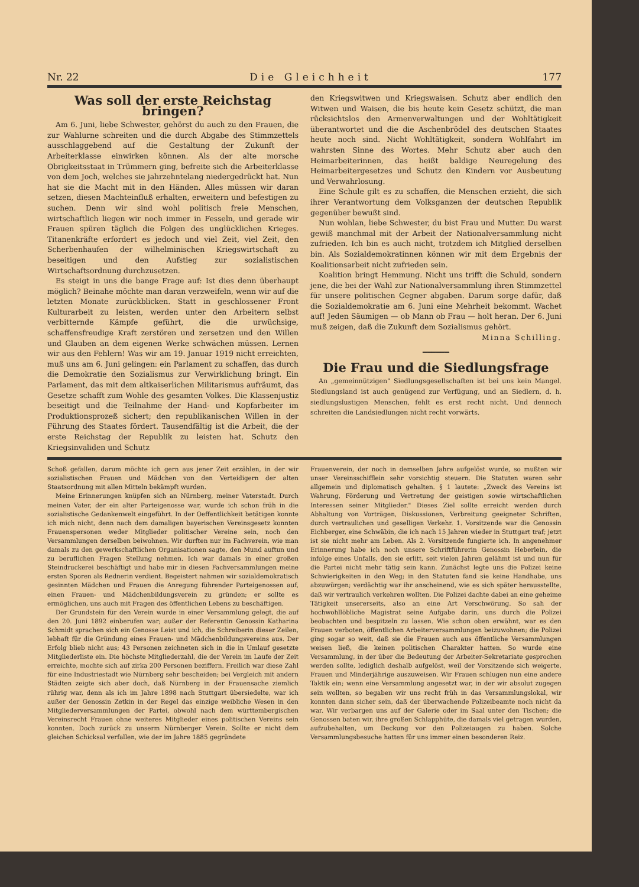Nr. 22 Die Gleichheit 177
Was soll der erste Reichstag bringen?
Am 6. Juni, liebe Schwester, gehörst du auch zu den Frauen, die zur Wahlurne schreiten und die durch Abgabe des Stimmzettels ausschlaggebend auf die Gestaltung der Zukunft der Arbeiterklasse einwirken können. Als der alte morsche Obrigkeitsstaat in Trümmern ging, befreite sich die Arbeiterklasse von dem Joch, welches sie jahrzehntelang niedergedrückt hat. Nun hat sie die Macht mit in den Händen. Alles müssen wir daran setzen, diesen Machteinfluß erhalten, erweitern und befestigen zu suchen. Denn wir sind wohl politisch freie Menschen, wirtschaftlich liegen wir noch immer in Fesseln, und gerade wir Frauen spüren täglich die Folgen des unglücklichen Krieges. Titanenkräfte erfordert es jedoch und viel Zeit, viel Zeit, den Scherbenhaufen der wilhelminischen Kriegswirtschaft zu beseitigen und den Aufstieg zur sozialistischen Wirtschaftsordnung durchzusetzen.
Es steigt in uns die bange Frage auf: Ist dies denn überhaupt möglich? Beinahe möchte man daran verzweifeln, wenn wir auf die letzten Monate zurückblicken. Statt in geschlossener Front Kulturarbeit zu leisten, werden unter den Arbeitern selbst verbitternde Kämpfe geführt, die die urwüchsige, schaffensfreudige Kraft zerstören und zersetzen und den Willen und Glauben an dem eigenen Werke schwächen müssen. Lernen wir aus den Fehlern! Was wir am 19. Januar 1919 nicht erreichten, muß uns am 6. Juni gelingen: ein Parlament zu schaffen, das durch die Demokratie den Sozialismus zur Verwirklichung bringt. Ein Parlament, das mit dem altkaiserlichen Militarismus aufräumt, das Gesetze schafft zum Wohle des gesamten Volkes. Die Klassenjustiz beseitigt und die Teilnahme der Hand- und Kopfarbeiter im Produktionsprozeß sichert; den republikanischen Willen in der Führung des Staates fördert. Tausendfältig ist die Arbeit, die der erste Reichstag der Republik zu leisten hat. Schutz den Kriegsinvaliden und Schutz
den Kriegswitwen und Kriegswaisen. Schutz aber endlich den Witwen und Waisen, die bis heute kein Gesetz schützt, die man rücksichtslos den Armenverwaltungen und der Wohltätigkeit überantwortet und die die Aschenbrödel des deutschen Staates heute noch sind. Nicht Wohltätigkeit, sondern Wohlfahrt im wahrsten Sinne des Wortes. Mehr Schutz aber auch den Heimarbeiterinnen, das heißt baldige Neuregelung des Heimarbeitergesetzes und Schutz den Kindern vor Ausbeutung und Verwahrlosung.
Eine Schule gilt es zu schaffen, die Menschen erzieht, die sich ihrer Verantwortung dem Volksganzen der deutschen Republik gegenüber bewußt sind.
Nun wohlan, liebe Schwester, du bist Frau und Mutter. Du warst gewiß manchmal mit der Arbeit der Nationalversammlung nicht zufrieden. Ich bin es auch nicht, trotzdem ich Mitglied derselben bin. Als Sozialdemokratinnen können wir mit dem Ergebnis der Koalitionsarbeit nicht zufrieden sein.
Koalition bringt Hemmung. Nicht uns trifft die Schuld, sondern jene, die bei der Wahl zur Nationalversammlung ihren Stimmzettel für unsere politischen Gegner abgaben. Darum sorge dafür, daß die Sozialdemokratie am 6. Juni eine Mehrheit bekommt. Wachet auf! Jeden Säumigen — ob Mann ob Frau — holt heran. Der 6. Juni muß zeigen, daß die Zukunft dem Sozialismus gehört.
Minna Schilling.
━━━━━━
Die Frau und die Siedlungsfrage
An „gemeinnützigen" Siedlungsgesellschaften ist bei uns kein Mangel. Siedlungsland ist auch genügend zur Verfügung, und an Siedlern, d. h. siedlungslustigen Menschen, fehlt es erst recht nicht. Und dennoch schreiten die Landsiedlungen nicht recht vorwärts.
Schoß gefallen, darum möchte ich gern aus jener Zeit erzählen, in der wir sozialistischen Frauen und Mädchen von den Verteidigern der alten Staatsordnung mit allen Mitteln bekämpft wurden.
Meine Erinnerungen knüpfen sich an Nürnberg, meiner Vaterstadt. Durch meinen Vater, der ein alter Parteigenosse war, wurde ich schon früh in die sozialistische Gedankenwelt eingeführt. In der Oeffentlichkeit betätigen konnte ich mich nicht, denn nach dem damaligen bayerischen Vereinsgesetz konnten Frauenspersonen weder Mitglieder politischer Vereine sein, noch den Versammlungen derselben beiwohnen. Wir durften nur im Fachverein, wie man damals zu den gewerkschaftlichen Organisationen sagte, den Mund auftun und zu beruflichen Fragen Stellung nehmen. Ich war damals in einer großen Steindruckerei beschäftigt und habe mir in diesen Fachversammlungen meine ersten Sporen als Rednerin verdient. Begeistert nahmen wir sozialdemokratisch gesinnten Mädchen und Frauen die Anregung führender Parteigenossen auf, einen Frauen- und Mädchenbildungsverein zu gründen; er sollte es ermöglichen, uns auch mit Fragen des öffentlichen Lebens zu beschäftigen.
Der Grundstein für den Verein wurde in einer Versammlung gelegt, die auf den 20. Juni 1892 einberufen war; außer der Referentin Genossin Katharina Schmidt sprachen sich ein Genosse Leist und ich, die Schreiberin dieser Zeilen, lebhaft für die Gründung eines Frauen- und Mädchenbildungsvereins aus. Der Erfolg blieb nicht aus; 43 Personen zeichneten sich in die in Umlauf gesetzte Mitgliederliste ein. Die höchste Mitgliederzahl, die der Verein im Laufe der Zeit erreichte, mochte sich auf zirka 200 Personen beziffern. Freilich war diese Zahl für eine Industriestadt wie Nürnberg sehr bescheiden; bei Vergleich mit andern Städten zeigte sich aber doch, daß Nürnberg in der Frauensache ziemlich rührig war, denn als ich im Jahre 1898 nach Stuttgart übersiedelte, war ich außer der Genossin Zetkin in der Regel das einzige weibliche Wesen in den Mitgliederversammlungen der Partei, obwohl nach dem württembergischen Vereinsrecht Frauen ohne weiteres Mitglieder eines politischen Vereins sein konnten. Doch zurück zu unserm Nürnberger Verein. Sollte er nicht dem gleichen Schicksal verfallen, wie der im Jahre 1885 gegründete
Frauenverein, der noch in demselben Jahre aufgelöst wurde, so mußten wir unser Vereinsschifflein sehr vorsichtig steuern. Die Statuten waren sehr allgemein und diplomatisch gehalten. § 1 lautete: „Zweck des Vereins ist Wahrung, Förderung und Vertretung der geistigen sowie wirtschaftlichen Interessen seiner Mitglieder." Dieses Ziel sollte erreicht werden durch Abhaltung von Vorträgen, Diskussionen, Verbreitung geeigneter Schriften, durch vertraulichen und geselligen Verkehr. 1. Vorsitzende war die Genossin Eichberger, eine Schwäbin, die ich nach 15 Jahren wieder in Stuttgart traf; jetzt ist sie nicht mehr am Leben. Als 2. Vorsitzende fungierte ich. In angenehmer Erinnerung habe ich noch unsere Schriftführerin Genossin Heberlein, die infolge eines Unfalls, den sie erlitt, seit vielen Jahren gelähmt ist und nun für die Partei nicht mehr tätig sein kann. Zunächst legte uns die Polizei keine Schwierigkeiten in den Weg; in den Statuten fand sie keine Handhabe, uns abzuwürgen; verdächtig war ihr anscheinend, wie es sich später herausstellte, daß wir vertraulich verkehren wollten. Die Polizei dachte dabei an eine geheime Tätigkeit unsererseits, also an eine Art Verschwörung. So sah der hochwohllöbliche Magistrat seine Aufgabe darin, uns durch die Polizei beobachten und bespitzeln zu lassen. Wie schon oben erwähnt, war es den Frauen verboten, öffentlichen Arbeiterversammlungen beizuwohnen; die Polizei ging sogar so weit, daß sie die Frauen auch aus öffentliche Versammlungen weisen ließ, die keinen politischen Charakter hatten. So wurde eine Versammlung, in der über die Bedeutung der Arbeiter-Sekretariate gesprochen werden sollte, lediglich deshalb aufgelöst, weil der Vorsitzende sich weigerte, Frauen und Minderjährige auszuweisen. Wir Frauen schlugen nun eine andere Taktik ein; wenn eine Versammlung angesetzt war, in der wir absolut zugegen sein wollten, so begaben wir uns recht früh in das Versammlungslokal, wir konnten dann sicher sein, daß der überwachende Polizeibeamte noch nicht da war. Wir verbargen uns auf der Galerie oder im Saal unter den Tischen; die Genossen baten wir, ihre großen Schlapphüte, die damals viel getragen wurden, aufzubehalten, um Deckung vor den Polizeiaugen zu haben. Solche Versammlungsbesuche hatten für uns immer einen besonderen Reiz.